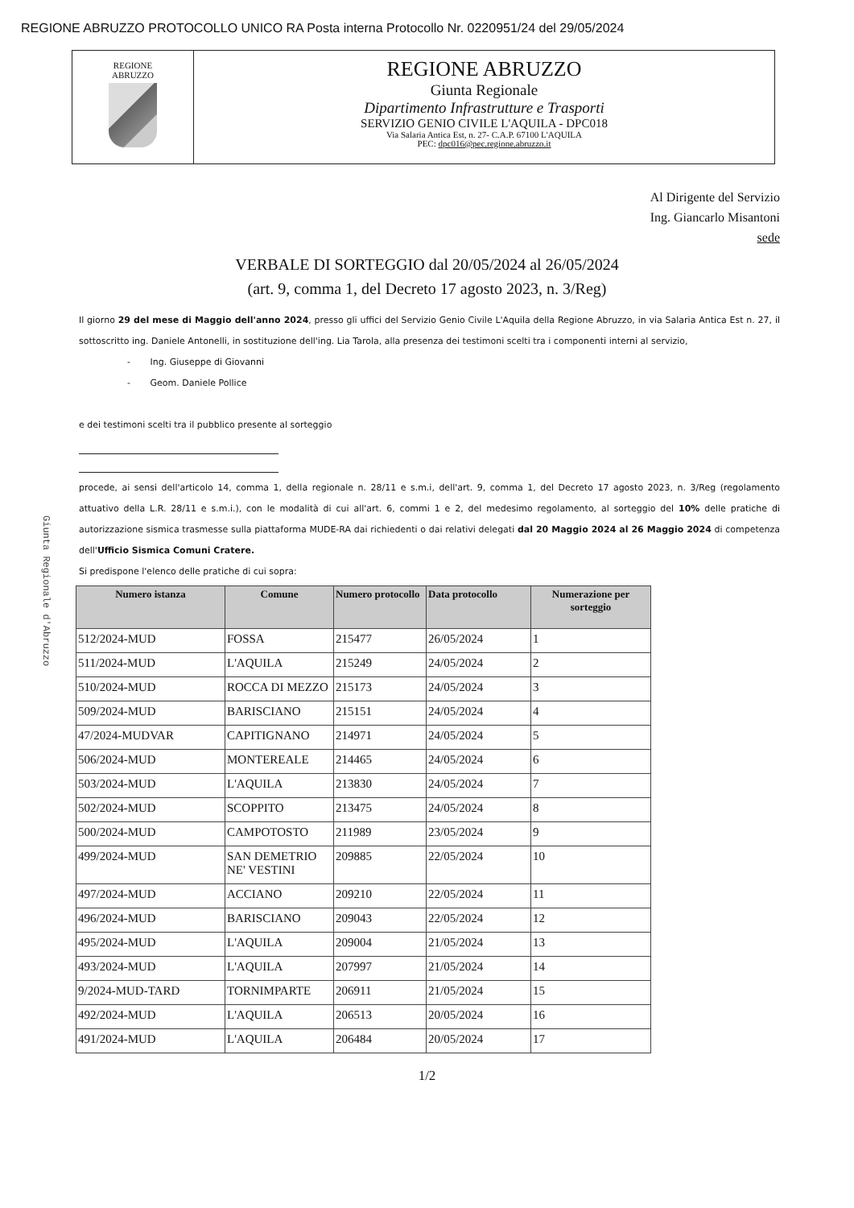REGIONE ABRUZZO PROTOCOLLO UNICO RA Posta interna Protocollo Nr. 0220951/24 del 29/05/2024
REGIONE
ABRUZZO
REGIONE ABRUZZO
Giunta Regionale
Dipartimento Infrastrutture e Trasporti
SERVIZIO GENIO CIVILE L'AQUILA - DPC018
Via Salaria Antica Est, n. 27- C.A.P. 67100 L'AQUILA
PEC: dpc016@pec.regione.abruzzo.it
Giunta Regionale d'Abruzzo
Al Dirigente del Servizio
Ing. Giancarlo Misantoni
sede
VERBALE DI SORTEGGIO dal 20/05/2024 al 26/05/2024
(art. 9, comma 1, del Decreto 17 agosto 2023, n. 3/Reg)
Il giorno 29 del mese di Maggio dell'anno 2024, presso gli uffici del Servizio Genio Civile L'Aquila della Regione Abruzzo, in via Salaria Antica Est n. 27, il sottoscritto ing. Daniele Antonelli, in sostituzione dell'ing. Lia Tarola, alla presenza dei testimoni scelti tra i componenti interni al servizio,
- Ing. Giuseppe di Giovanni
- Geom. Daniele Pollice
e dei testimoni scelti tra il pubblico presente al sorteggio
procede, ai sensi dell'articolo 14, comma 1, della regionale n. 28/11 e s.m.i, dell'art. 9, comma 1, del Decreto 17 agosto 2023, n. 3/Reg (regolamento attuativo della L.R. 28/11 e s.m.i.), con le modalità di cui all'art. 6, commi 1 e 2, del medesimo regolamento, al sorteggio del 10% delle pratiche di autorizzazione sismica trasmesse sulla piattaforma MUDE-RA dai richiedenti o dai relativi delegati dal 20 Maggio 2024 al 26 Maggio 2024 di competenza dell'Ufficio Sismica Comuni Cratere.
Si predispone l'elenco delle pratiche di cui sopra:
| Numero istanza | Comune | Numero protocollo | Data protocollo | Numerazione per sorteggio |
| --- | --- | --- | --- | --- |
| 512/2024-MUD | FOSSA | 215477 | 26/05/2024 | 1 |
| 511/2024-MUD | L'AQUILA | 215249 | 24/05/2024 | 2 |
| 510/2024-MUD | ROCCA DI MEZZO | 215173 | 24/05/2024 | 3 |
| 509/2024-MUD | BARISCIANO | 215151 | 24/05/2024 | 4 |
| 47/2024-MUDVAR | CAPITIGNANO | 214971 | 24/05/2024 | 5 |
| 506/2024-MUD | MONTEREALE | 214465 | 24/05/2024 | 6 |
| 503/2024-MUD | L'AQUILA | 213830 | 24/05/2024 | 7 |
| 502/2024-MUD | SCOPPITO | 213475 | 24/05/2024 | 8 |
| 500/2024-MUD | CAMPOTOSTO | 211989 | 23/05/2024 | 9 |
| 499/2024-MUD | SAN DEMETRIO NE' VESTINI | 209885 | 22/05/2024 | 10 |
| 497/2024-MUD | ACCIANO | 209210 | 22/05/2024 | 11 |
| 496/2024-MUD | BARISCIANO | 209043 | 22/05/2024 | 12 |
| 495/2024-MUD | L'AQUILA | 209004 | 21/05/2024 | 13 |
| 493/2024-MUD | L'AQUILA | 207997 | 21/05/2024 | 14 |
| 9/2024-MUD-TARD | TORNIMPARTE | 206911 | 21/05/2024 | 15 |
| 492/2024-MUD | L'AQUILA | 206513 | 20/05/2024 | 16 |
| 491/2024-MUD | L'AQUILA | 206484 | 20/05/2024 | 17 |
1/2